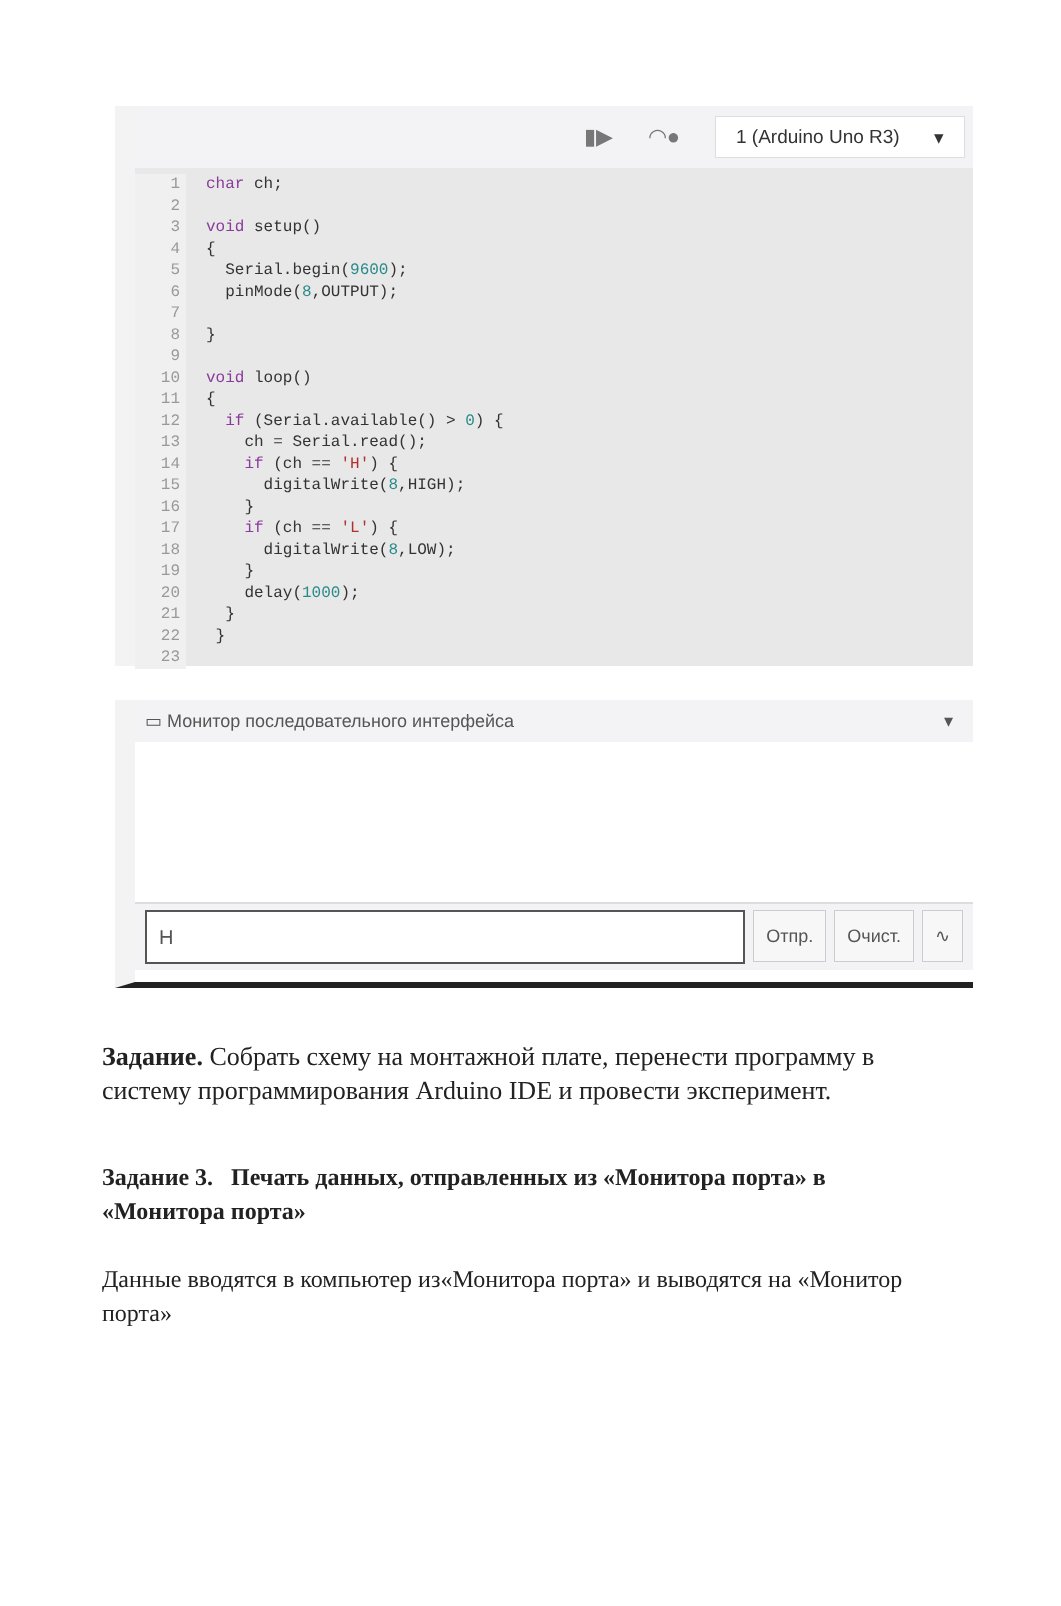▮▶ ◠●
1 (Arduino Uno R3) ▾
1
2
3
4
5
6
7
8
9
10
11
12
13
14
15
16
17
18
19
20
21
22
23
char ch;

void setup()
{
  Serial.begin(9600);
  pinMode(8,OUTPUT);

}

void loop()
{
  if (Serial.available() > 0) {
    ch = Serial.read();
    if (ch == 'H') {
      digitalWrite(8,HIGH);
    }
    if (ch == 'L') {
      digitalWrite(8,LOW);
    }
    delay(1000);
  }
 }
▭ Монитор последовательного интерфейса ▾
H Отпр. Очист. ∿
Задание. Собрать схему на монтажной плате, перенести программу в систему программирования Arduino IDE и провести эксперимент.
Задание 3. Печать данных, отправленных из «Монитора порта» в «Монитора порта»
Данные вводятся в компьютер из«Монитора порта» и выводятся на «Монитор порта»